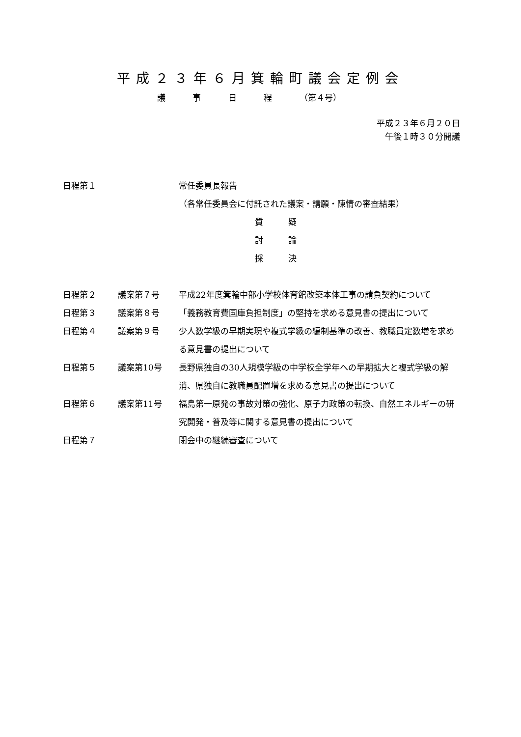平成２３年６月箕輪町議会定例会
議 事 日 程 （第４号）
平成２３年６月２０日
午後１時３０分開議
| 日程第１ | | 常任委員長報告 （各常任委員会に付託された議案・請願・陳情の審査結果） 質 疑 討 論 採 決 |
| 日程第２ | 議案第７号 | 平成22年度箕輪中部小学校体育館改築本体工事の請負契約について |
| 日程第３ | 議案第８号 | 「義務教育費国庫負担制度」の堅持を求める意見書の提出について |
| 日程第４ | 議案第９号 | 少人数学級の早期実現や複式学級の編制基準の改善、教職員定数増を求める意見書の提出について |
| 日程第５ | 議案第10号 | 長野県独自の30人規模学級の中学校全学年への早期拡大と複式学級の解消、県独自に教職員配置増を求める意見書の提出について |
| 日程第６ | 議案第11号 | 福島第一原発の事故対策の強化、原子力政策の転換、自然エネルギーの研究開発・普及等に関する意見書の提出について |
| 日程第７ | | 閉会中の継続審査について |